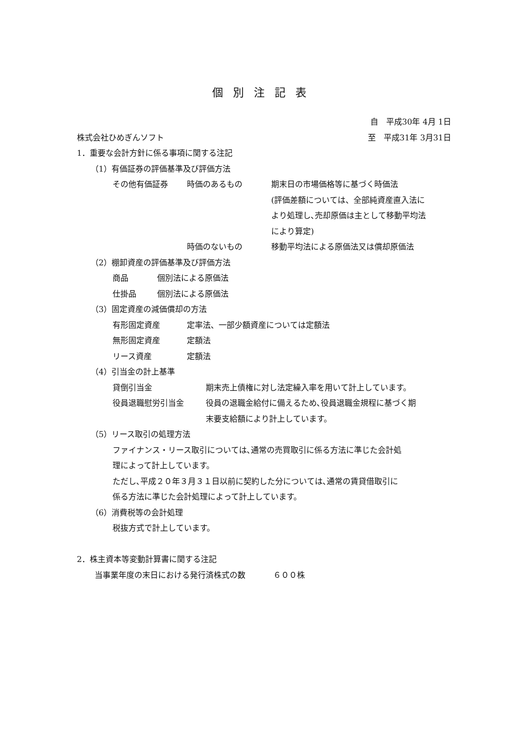個別注記表
自　平成30年 4月 1日
株式会社ひめぎんソフト 至　平成31年 3月31日
1．重要な会計方針に係る事項に関する注記
（1）有価証券の評価基準及び評価方法
その他有価証券 時価のあるもの 期末日の市場価格等に基づく時価法
(評価差額については、全部純資産直入法に
より処理し､売却原価は主として移動平均法
により算定)
時価のないもの 移動平均法による原価法又は償却原価法
（2）棚卸資産の評価基準及び評価方法
商品 個別法による原価法
仕掛品 個別法による原価法
（3）固定資産の減価償却の方法
有形固定資産 定率法、一部少額資産については定額法
無形固定資産 定額法
リース資産 定額法
（4）引当金の計上基準
貸倒引当金 期末売上債権に対し法定繰入率を用いて計上しています。
役員退職慰労引当金 役員の退職金給付に備えるため､役員退職金規程に基づく期
末要支給額により計上しています。
（5）リース取引の処理方法
ファイナンス・リース取引については､通常の売買取引に係る方法に準じた会計処
理によって計上しています。
ただし､平成２０年３月３１日以前に契約した分については､通常の賃貸借取引に
係る方法に準じた会計処理によって計上しています。
（6）消費税等の会計処理
税抜方式で計上しています。
2．株主資本等変動計算書に関する注記
当事業年度の末日における発行済株式の数 ６００株